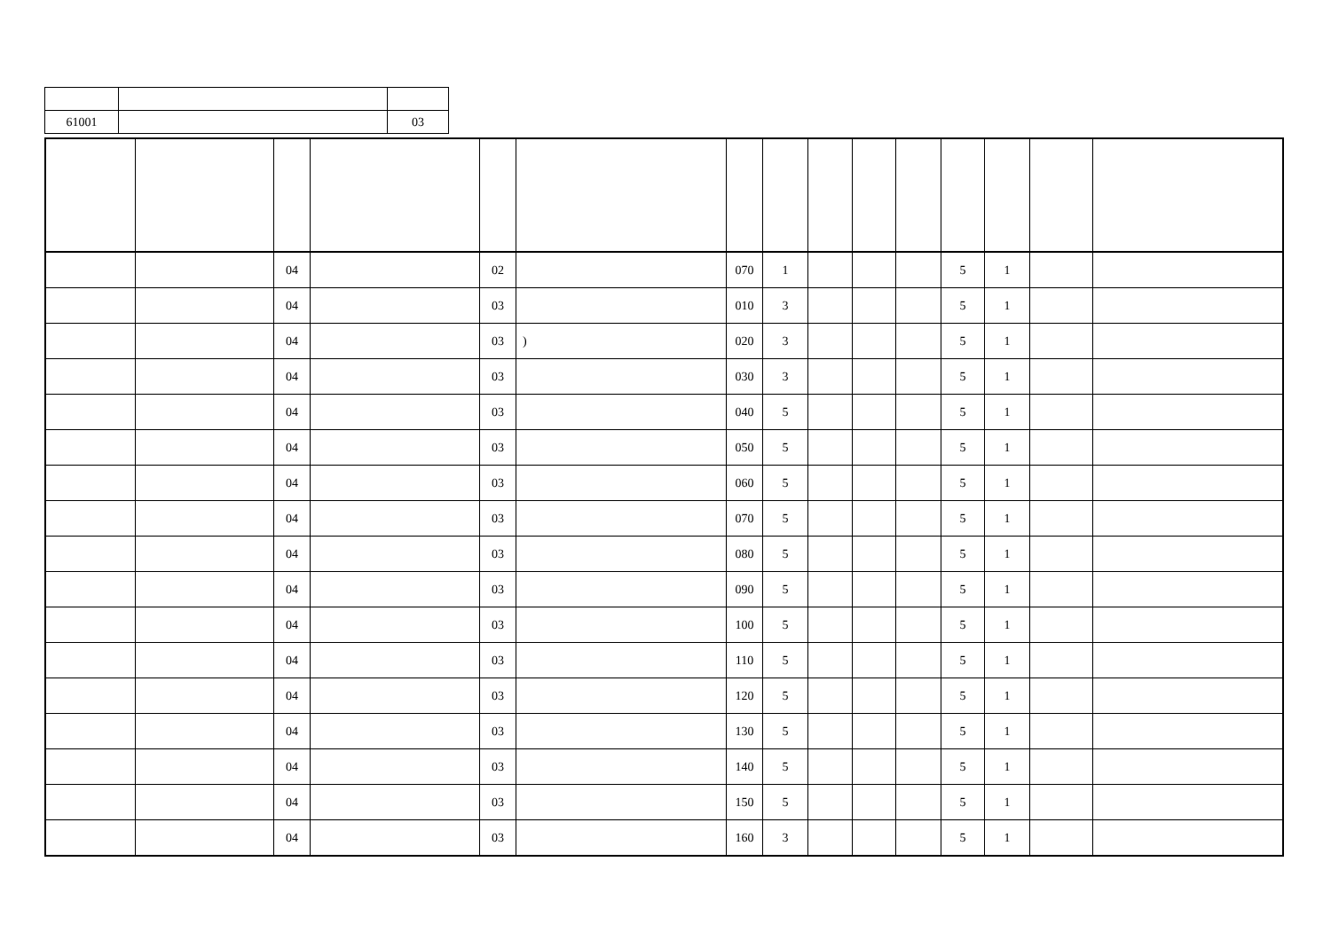| 61001 | | 03 |
| | | 04 | | 02 | | 070 | 1 | | | | 5 | 1 | | |
| | | 04 | | 03 | | 010 | 3 | | | | 5 | 1 | | |
| | | 04 | | 03 | ) | 020 | 3 | | | | 5 | 1 | | |
| | | 04 | | 03 | | 030 | 3 | | | | 5 | 1 | | |
| | | 04 | | 03 | | 040 | 5 | | | | 5 | 1 | | |
| | | 04 | | 03 | | 050 | 5 | | | | 5 | 1 | | |
| | | 04 | | 03 | | 060 | 5 | | | | 5 | 1 | | |
| | | 04 | | 03 | | 070 | 5 | | | | 5 | 1 | | |
| | | 04 | | 03 | | 080 | 5 | | | | 5 | 1 | | |
| | | 04 | | 03 | | 090 | 5 | | | | 5 | 1 | | |
| | | 04 | | 03 | | 100 | 5 | | | | 5 | 1 | | |
| | | 04 | | 03 | | 110 | 5 | | | | 5 | 1 | | |
| | | 04 | | 03 | | 120 | 5 | | | | 5 | 1 | | |
| | | 04 | | 03 | | 130 | 5 | | | | 5 | 1 | | |
| | | 04 | | 03 | | 140 | 5 | | | | 5 | 1 | | |
| | | 04 | | 03 | | 150 | 5 | | | | 5 | 1 | | |
| | | 04 | | 03 | | 160 | 3 | | | | 5 | 1 | | |